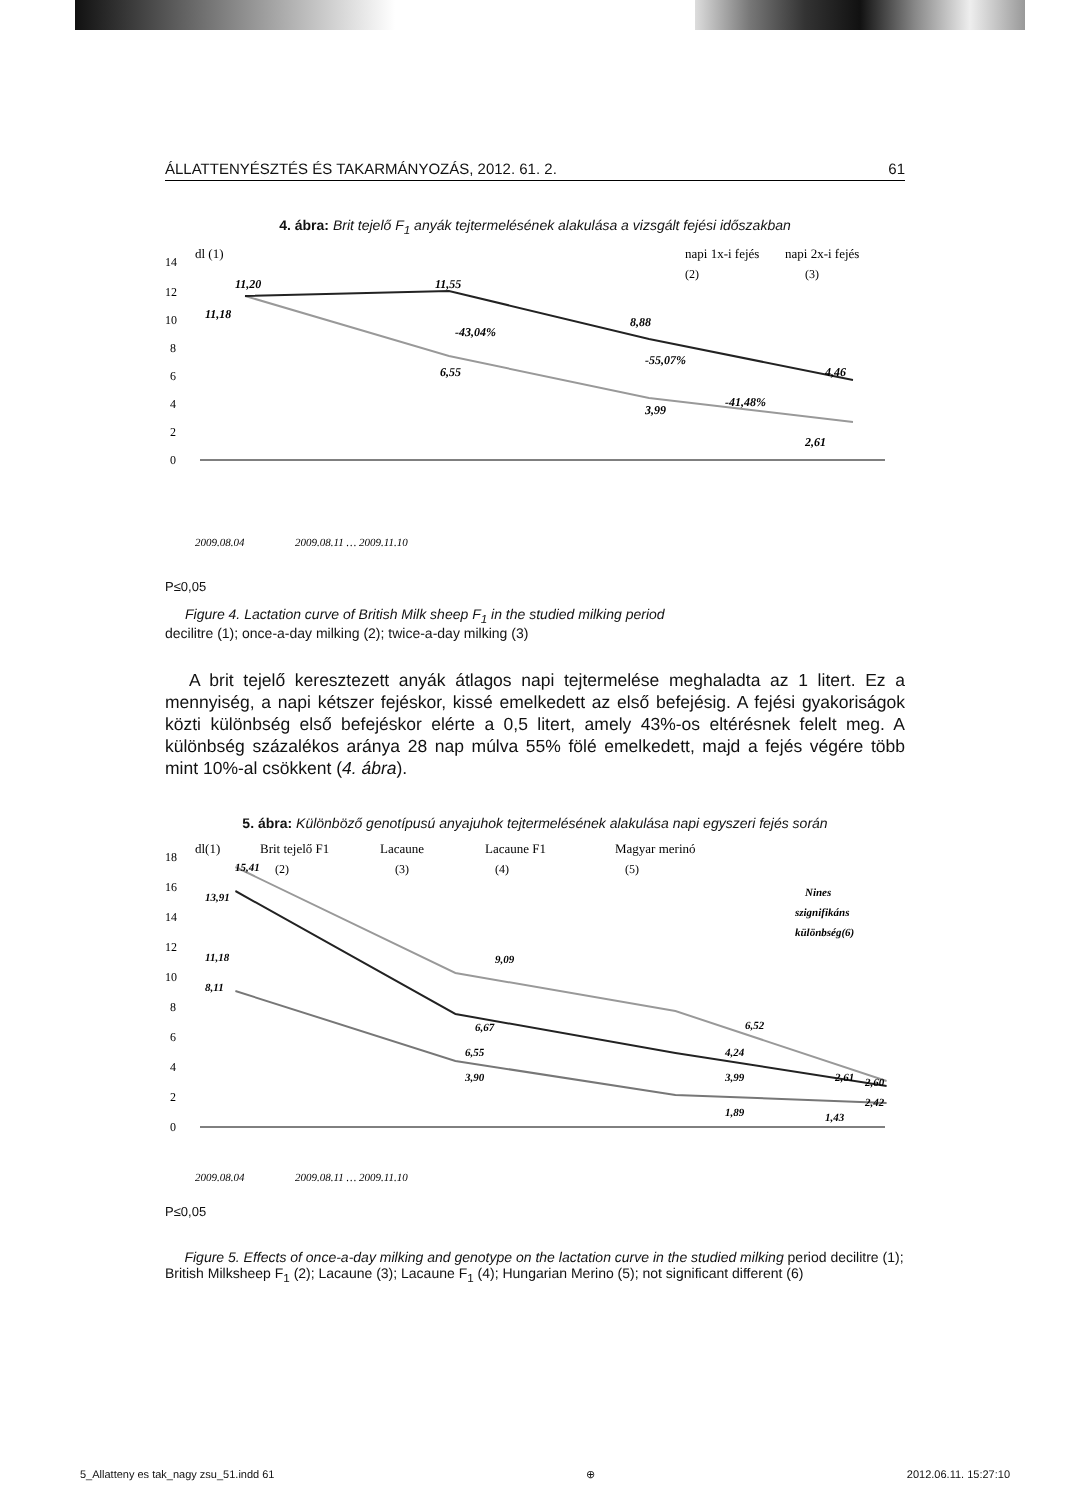ÁLLATTENYÉSZTÉS ÉS TAKARMÁNYOZÁS, 2012. 61. 2. 61
4. ábra: Brit tejelő F<sub>1</sub> anyák tejtermelésének alakulása a vizsgált fejési időszakban
dl (1)
napi 1x-i fejés
napi 2x-i fejés
(2)
(3)
14
12
10
8
6
4
2
0
11,20
11,18
11,55
-43,04%
6,55
8,88
-55,07%
3,99
-41,48%
4,46
2,61
2009.08.04
2009.08.11 … 2009.11.10
P≤0,05
Figure 4. Lactation curve of British Milk sheep F<sub>1</sub> in the studied milking period
decilitre (1); once-a-day milking (2); twice-a-day milking (3)
A brit tejelő keresztezett anyák átlagos napi tejtermelése meghaladta az 1 litert. Ez a mennyiség, a napi kétszer fejéskor, kissé emelkedett az első befejésig. A fejési gyakoriságok közti különbség első befejéskor elérte a 0,5 litert, amely 43%-os eltérésnek felelt meg. A különbség százalékos aránya 28 nap múlva 55% fölé emelkedett, majd a fejés végére több mint 10%-al csökkent (4. ábra).
5. ábra: Különböző genotípusú anyajuhok tejtermelésének alakulása napi egyszeri fejés során
dl(1)
Brit tejelő F1
Lacaune
Lacaune F1
Magyar merinó
(2)
(3)
(4)
(5)
18
16
14
12
10
8
6
4
2
0
15,41
13,91
11,18
8,11
9,09
6,67
6,55
3,90
6,52
4,24
3,99
1,89
Nines
szignifikáns
különbség(6)
2,61
2,60
2,42
1,43
2009.08.04
2009.08.11 … 2009.11.10
P≤0,05
Figure 5. Effects of once-a-day milking and genotype on the lactation curve in the studied milking period decilitre (1); British Milksheep F<sub>1</sub> (2); Lacaune (3); Lacaune F<sub>1</sub> (4); Hungarian Merino (5); not significant different (6)
5_Allatteny es tak_nagy zsu_51.indd 61 ⊕ 2012.06.11. 15:27:10